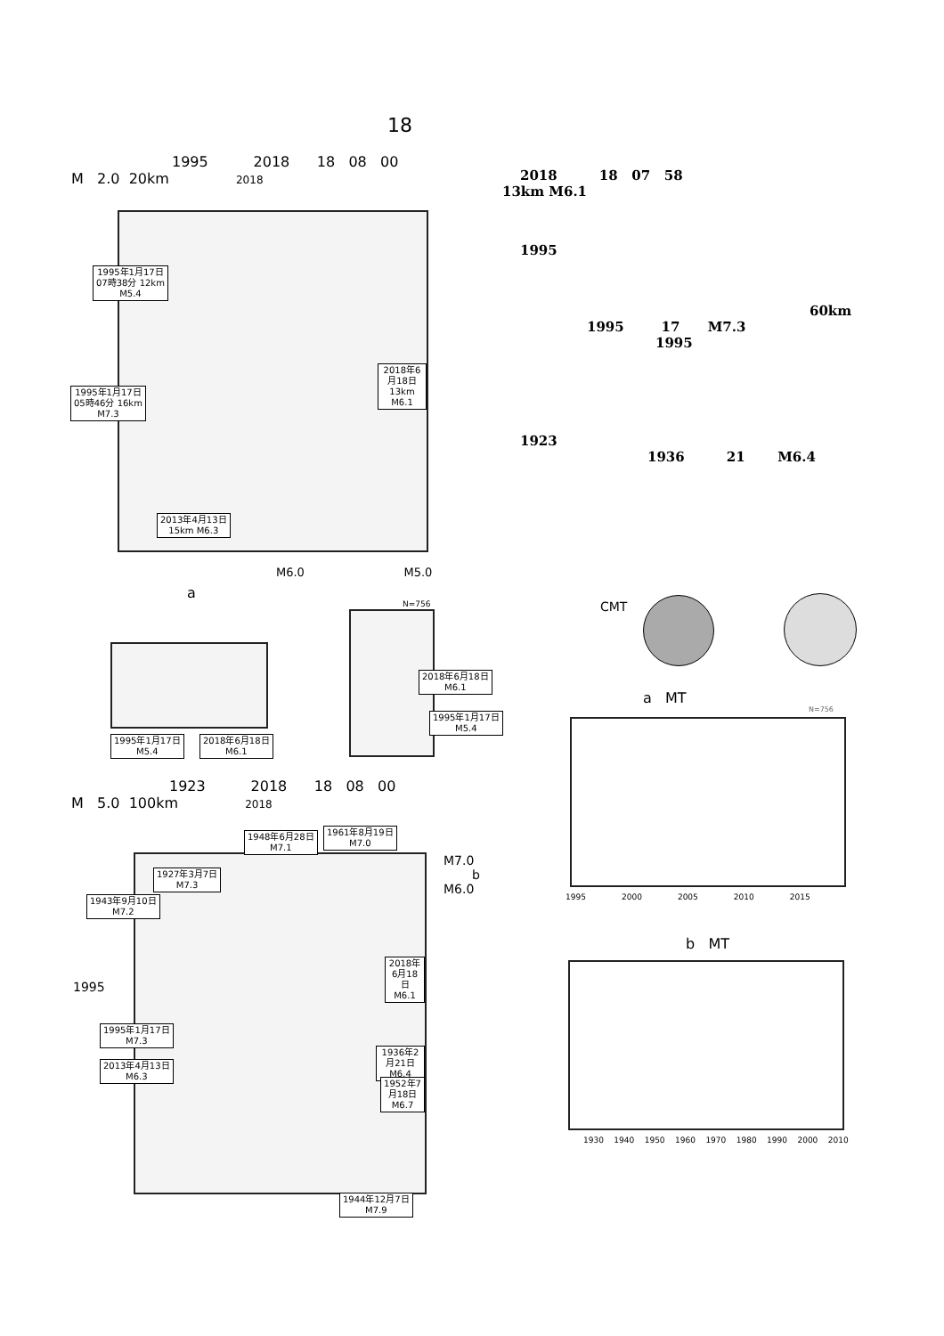18
1995 2018 18 08 00
M 2.0 20km 2018
1995年1月17日
07時38分 12km
M5.4
1995年1月17日
05時46分 16km
M7.3
2018年6月18日
13km M6.1
2013年4月13日
15km M6.3
M6.0 M5.0
a
1995年1月17日
M5.4
2018年6月18日
M6.1
N=756
2018年6月18日
M6.1
1995年1月17日
M5.4
1923 2018 18 08 00
M 5.0 100km 2018
1927年3月7日
M7.3
1943年9月10日
M7.2
2018年6月18日
M6.1
1995年1月17日
M7.3
2013年4月13日
M6.3
1936年2月21日
M6.4
1952年7月18日
M6.7
1948年6月28日
M7.1
1961年8月19日
M7.0
1944年12月7日
M7.9
M7.0
b
M6.0
1995
2018 18 07 58
13km M6.1
1995
60km
1995 17 M7.3
1995
1923
1936 21 M6.4
CMT
a MT
N=756
1995 2000 2005 2010 2015
b MT
1930 1940 1950 1960 1970 1980 1990 2000 2010